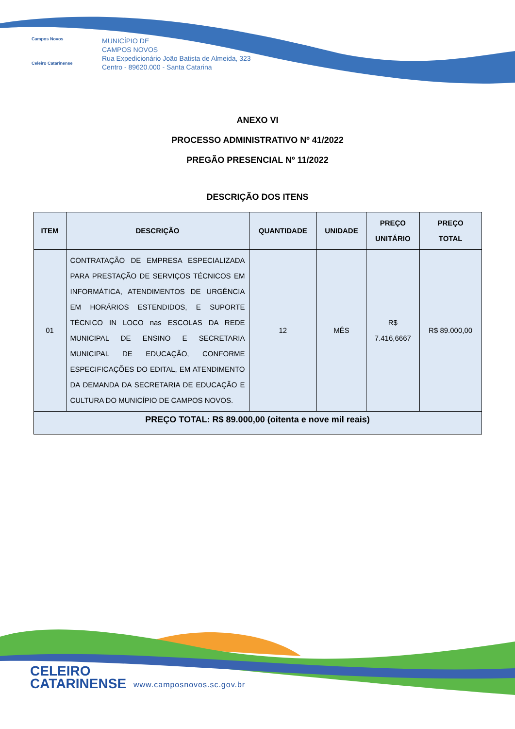Campos Novos
Celeiro Catarinense
MUNICÍPIO DE
CAMPOS NOVOS
Rua Expedicionário João Batista de Almeida, 323
Centro - 89620.000 - Santa Catarina
ANEXO VI
PROCESSO ADMINISTRATIVO Nº 41/2022
PREGÃO PRESENCIAL Nº 11/2022
DESCRIÇÃO DOS ITENS
| ITEM | DESCRIÇÃO | QUANTIDADE | UNIDADE | PREÇO UNITÁRIO | PREÇO TOTAL |
| --- | --- | --- | --- | --- | --- |
| 01 | CONTRATAÇÃO DE EMPRESA ESPECIALIZADA PARA PRESTAÇÃO DE SERVIÇOS TÉCNICOS EM INFORMÁTICA, ATENDIMENTOS DE URGÊNCIA EM HORÁRIOS ESTENDIDOS, E SUPORTE TÉCNICO IN LOCO nas ESCOLAS DA REDE MUNICIPAL DE ENSINO E SECRETARIA MUNICIPAL DE EDUCAÇÃO, CONFORME ESPECIFICAÇÕES DO EDITAL, EM ATENDIMENTO DA DEMANDA DA SECRETARIA DE EDUCAÇÃO E CULTURA DO MUNICÍPIO DE CAMPOS NOVOS. | 12 | MÊS | R$ 7.416,6667 | R$ 89.000,00 |
| PREÇO TOTAL: R$ 89.000,00 (oitenta e nove mil reais) | | | | | |
CELEIRO
CATARINENSE
www.camposnovos.sc.gov.br